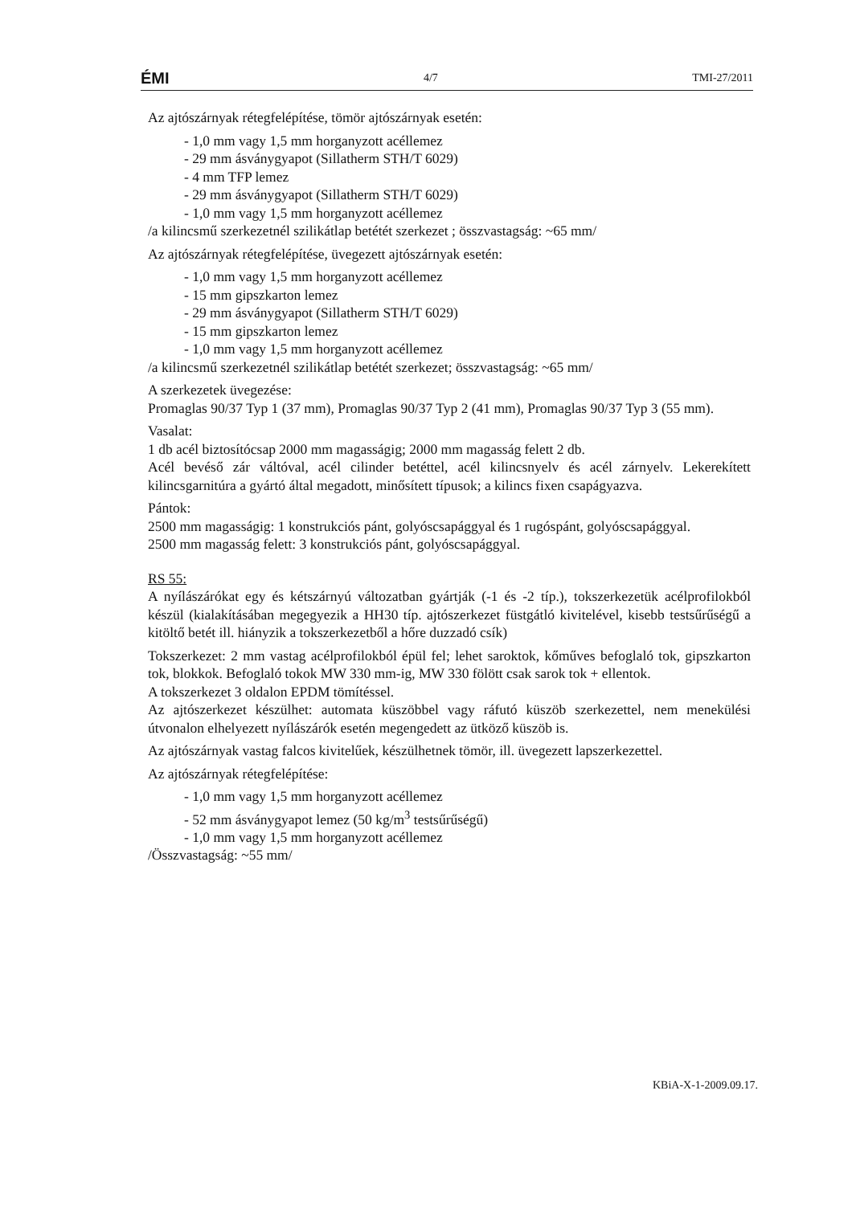ÉMI 4/7 TMI-27/2011
Az ajtószárnyak rétegfelépítése, tömör ajtószárnyak esetén:
- 1,0 mm vagy 1,5 mm horganyzott acéllemez
- 29 mm ásványgyapot (Sillatherm STH/T 6029)
- 4 mm TFP lemez
- 29 mm ásványgyapot (Sillatherm STH/T 6029)
- 1,0 mm vagy 1,5 mm horganyzott acéllemez
/a kilincsmű szerkezetnél szilikátlap betétét szerkezet ; összvastagság: ~65 mm/
Az ajtószárnyak rétegfelépítése, üvegezett ajtószárnyak esetén:
- 1,0 mm vagy 1,5 mm horganyzott acéllemez
- 15 mm gipszkarton lemez
- 29 mm ásványgyapot (Sillatherm STH/T 6029)
- 15 mm gipszkarton lemez
- 1,0 mm vagy 1,5 mm horganyzott acéllemez
/a kilincsmű szerkezetnél szilikátlap betétét szerkezet; összvastagság: ~65 mm/
A szerkezetek üvegezése:
Promaglas 90/37 Typ 1 (37 mm), Promaglas 90/37 Typ 2 (41 mm), Promaglas 90/37 Typ 3 (55 mm).
Vasalat:
1 db acél biztosítócsap 2000 mm magasságig; 2000 mm magasság felett 2 db.
Acél bevéső zár váltóval, acél cilinder betéttel, acél kilincsnyelv és acél zárnyelv. Lekerekített kilincsgarnitúra a gyártó által megadott, minősített típusok; a kilincs fixen csapágyazva.
Pántok:
2500 mm magasságig: 1 konstrukciós pánt, golyóscsapággyal és 1 rugóspánt, golyóscsapággyal.
2500 mm magasság felett: 3 konstrukciós pánt, golyóscsapággyal.
RS 55:
A nyílászárókat egy és kétszárnyú változatban gyártják (-1 és -2 típ.), tokszerkezetük acélprofilokból készül (kialakításában megegyezik a HH30 típ. ajtószerkezet füstgátló kivitelével, kisebb testsűrűségű a kitöltő betét ill. hiányzik a tokszerkezetből a hőre duzzadó csík)
Tokszerkezet: 2 mm vastag acélprofilokból épül fel; lehet saroktok, kőműves befoglaló tok, gipszkarton tok, blokkok. Befoglaló tokok MW 330 mm-ig, MW 330 fölött csak sarok tok + ellentok.
A tokszerkezet 3 oldalon EPDM tömítéssel.
Az ajtószerkezet készülhet: automata küszöbbel vagy ráfutó küszöb szerkezettel, nem menekülési útvonalon elhelyezett nyílászárók esetén megengedett az ütköző küszöb is.
Az ajtószárnyak vastag falcos kivitelűek, készülhetnek tömör, ill. üvegezett lapszerkezettel.
Az ajtószárnyak rétegfelépítése:
- 1,0 mm vagy 1,5 mm horganyzott acéllemez
- 52 mm ásványgyapot lemez (50 kg/m<sup>3</sup> testsűrűségű)
- 1,0 mm vagy 1,5 mm horganyzott acéllemez
/Összvastagság: ~55 mm/
KBiA-X-1-2009.09.17.